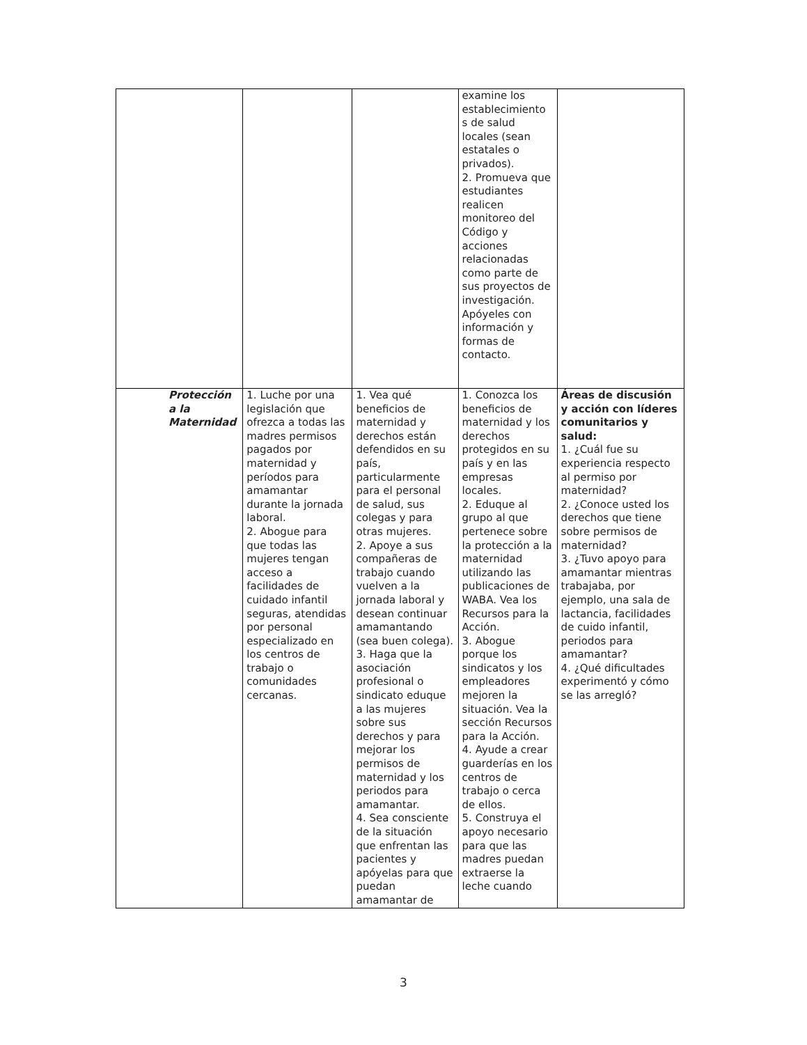| | | | examine los establecimiento s de salud locales (sean estatales o privados). 2. Promueva que estudiantes realicen monitoreo del Código y acciones relacionadas como parte de sus proyectos de investigación. Apóyeles con información y formas de contacto. | |
| Protección a la Maternidad | 1. Luche por una legislación que ofrezca a todas las madres permisos pagados por maternidad y períodos para amamantar durante la jornada laboral. 2. Abogue para que todas las mujeres tengan acceso a facilidades de cuidado infantil seguras, atendidas por personal especializado en los centros de trabajo o comunidades cercanas. | 1. Vea qué beneficios de maternidad y derechos están defendidos en su país, particularmente para el personal de salud, sus colegas y para otras mujeres. 2. Apoye a sus compañeras de trabajo cuando vuelven a la jornada laboral y desean continuar amamantando (sea buen colega). 3. Haga que la asociación profesional o sindicato eduque a las mujeres sobre sus derechos y para mejorar los permisos de maternidad y los periodos para amamantar. 4. Sea consciente de la situación que enfrentan las pacientes y apóyelas para que puedan amamantar de | 1. Conozca los beneficios de maternidad y los derechos protegidos en su país y en las empresas locales. 2. Eduque al grupo al que pertenece sobre la protección a la maternidad utilizando las publicaciones de WABA. Vea los Recursos para la Acción. 3. Abogue porque los sindicatos y los empleadores mejoren la situación. Vea la sección Recursos para la Acción. 4. Ayude a crear guarderías en los centros de trabajo o cerca de ellos. 5. Construya el apoyo necesario para que las madres puedan extraerse la leche cuando | Áreas de discusión y acción con líderes comunitarios y salud: 1. ¿Cuál fue su experiencia respecto al permiso por maternidad? 2. ¿Conoce usted los derechos que tiene sobre permisos de maternidad? 3. ¿Tuvo apoyo para amamantar mientras trabajaba, por ejemplo, una sala de lactancia, facilidades de cuido infantil, periodos para amamantar? 4. ¿Qué dificultades experimentó y cómo se las arregló? |
3